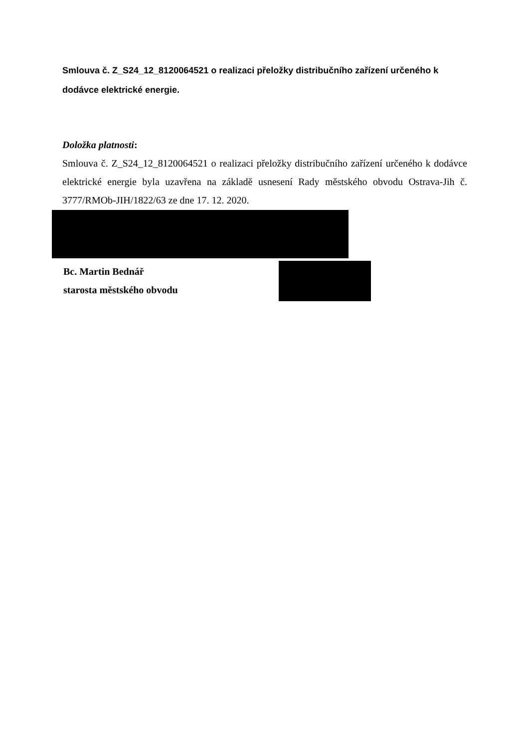Smlouva č. Z_S24_12_8120064521 o realizaci přeložky distribučního zařízení určeného k dodávce elektrické energie.
Doložka platnosti:
Smlouva č. Z_S24_12_8120064521 o realizaci přeložky distribučního zařízení určeného k dodávce elektrické energie byla uzavřena na základě usnesení Rady městského obvodu Ostrava-Jih č. 3777/RMOb-JIH/1822/63 ze dne 17. 12. 2020.
Bc. Martin Bednář
starosta městského obvodu